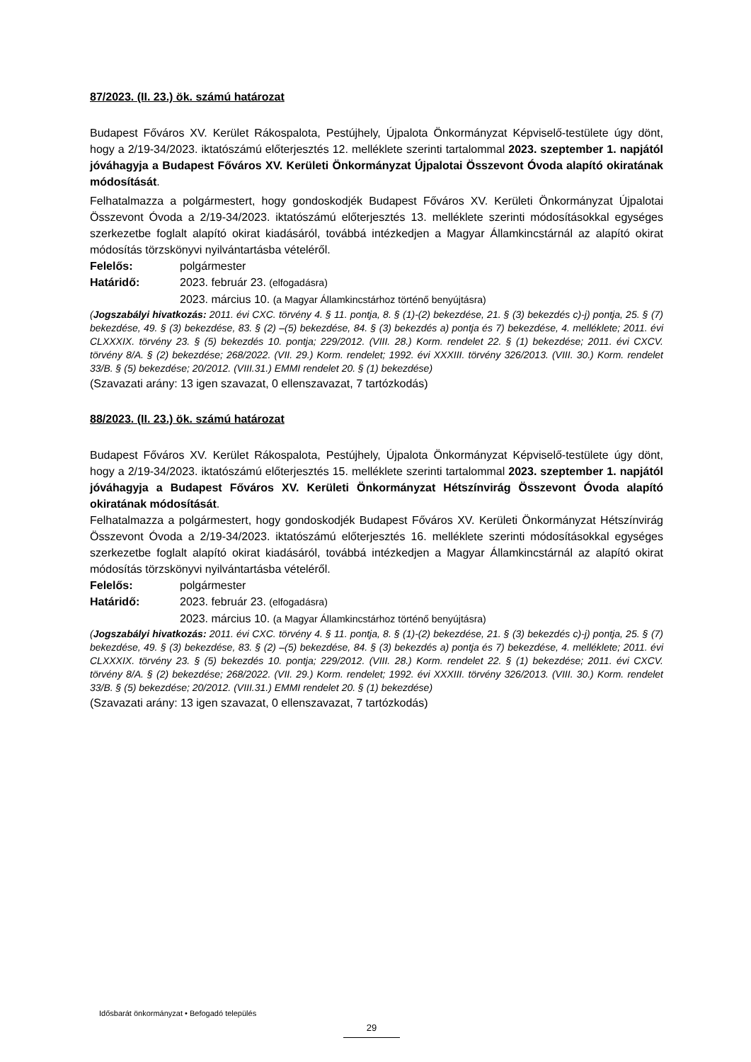87/2023. (II. 23.) ök. számú határozat
Budapest Főváros XV. Kerület Rákospalota, Pestújhely, Újpalota Önkormányzat Képviselő-testülete úgy dönt, hogy a 2/19-34/2023. iktatószámú előterjesztés 12. melléklete szerinti tartalommal 2023. szeptember 1. napjától jóváhagyja a Budapest Főváros XV. Kerületi Önkormányzat Újpalotai Összevont Óvoda alapító okiratának módosítását.
Felhatalmazza a polgármestert, hogy gondoskodjék Budapest Főváros XV. Kerületi Önkormányzat Újpalotai Összevont Óvoda a 2/19-34/2023. iktatószámú előterjesztés 13. melléklete szerinti módosításokkal egységes szerkezetbe foglalt alapító okirat kiadásáról, továbbá intézkedjen a Magyar Államkincstárnál az alapító okirat módosítás törzskönyvi nyilvántartásba vételéről.
Felelős: polgármester
Határidő: 2023. február 23. (elfogadásra)
2023. március 10. (a Magyar Államkincstárhoz történő benyújtásra)
(Jogszabályi hivatkozás: 2011. évi CXC. törvény 4. § 11. pontja, 8. § (1)-(2) bekezdése, 21. § (3) bekezdés c)-j) pontja, 25. § (7) bekezdése, 49. § (3) bekezdése, 83. § (2) –(5) bekezdése, 84. § (3) bekezdés a) pontja és 7) bekezdése, 4. melléklete; 2011. évi CLXXXIX. törvény 23. § (5) bekezdés 10. pontja; 229/2012. (VIII. 28.) Korm. rendelet 22. § (1) bekezdése; 2011. évi CXCV. törvény 8/A. § (2) bekezdése; 268/2022. (VII. 29.) Korm. rendelet; 1992. évi XXXIII. törvény 326/2013. (VIII. 30.) Korm. rendelet 33/B. § (5) bekezdése; 20/2012. (VIII.31.) EMMI rendelet 20. § (1) bekezdése)
(Szavazati arány: 13 igen szavazat, 0 ellenszavazat, 7 tartózkodás)
88/2023. (II. 23.) ök. számú határozat
Budapest Főváros XV. Kerület Rákospalota, Pestújhely, Újpalota Önkormányzat Képviselő-testülete úgy dönt, hogy a 2/19-34/2023. iktatószámú előterjesztés 15. melléklete szerinti tartalommal 2023. szeptember 1. napjától jóváhagyja a Budapest Főváros XV. Kerületi Önkormányzat Hétszínvirág Összevont Óvoda alapító okiratának módosítását.
Felhatalmazza a polgármestert, hogy gondoskodjék Budapest Főváros XV. Kerületi Önkormányzat Hétszínvirág Összevont Óvoda a 2/19-34/2023. iktatószámú előterjesztés 16. melléklete szerinti módosításokkal egységes szerkezetbe foglalt alapító okirat kiadásáról, továbbá intézkedjen a Magyar Államkincstárnál az alapító okirat módosítás törzskönyvi nyilvántartásba vételéről.
Felelős: polgármester
Határidő: 2023. február 23. (elfogadásra)
2023. március 10. (a Magyar Államkincstárhoz történő benyújtásra)
(Jogszabályi hivatkozás: 2011. évi CXC. törvény 4. § 11. pontja, 8. § (1)-(2) bekezdése, 21. § (3) bekezdés c)-j) pontja, 25. § (7) bekezdése, 49. § (3) bekezdése, 83. § (2) –(5) bekezdése, 84. § (3) bekezdés a) pontja és 7) bekezdése, 4. melléklete; 2011. évi CLXXXIX. törvény 23. § (5) bekezdés 10. pontja; 229/2012. (VIII. 28.) Korm. rendelet 22. § (1) bekezdése; 2011. évi CXCV. törvény 8/A. § (2) bekezdése; 268/2022. (VII. 29.) Korm. rendelet; 1992. évi XXXIII. törvény 326/2013. (VIII. 30.) Korm. rendelet 33/B. § (5) bekezdése; 20/2012. (VIII.31.) EMMI rendelet 20. § (1) bekezdése)
(Szavazati arány: 13 igen szavazat, 0 ellenszavazat, 7 tartózkodás)
Idősbarát önkormányzat • Befogadó település
29